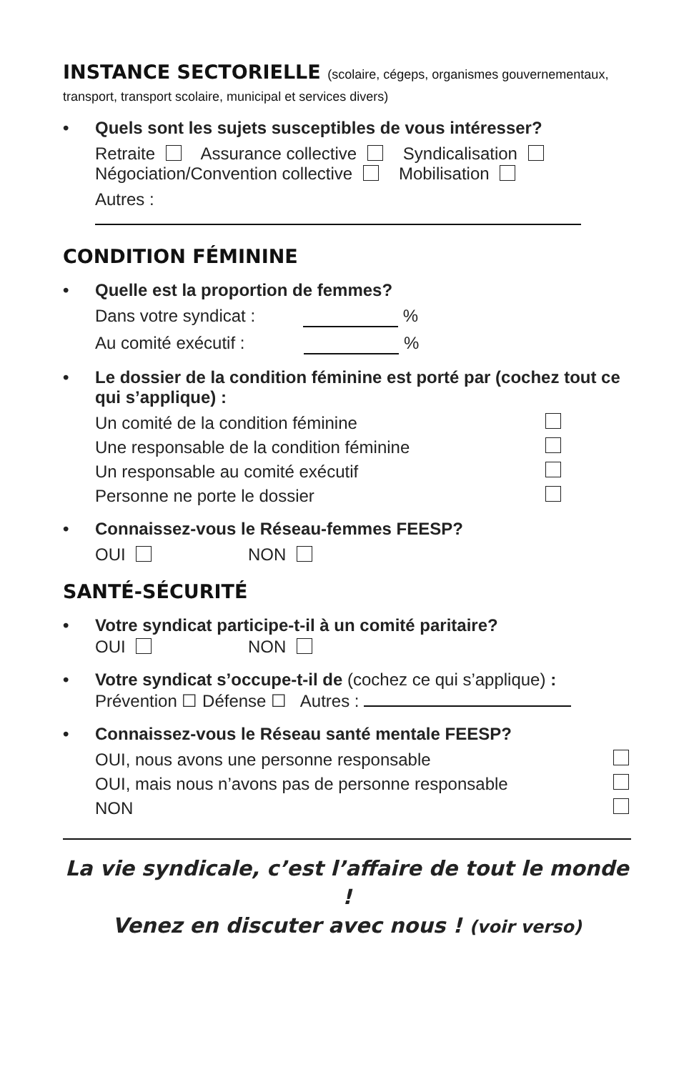INSTANCE SECTORIELLE (scolaire, cégeps, organismes gouvernementaux, transport, transport scolaire, municipal et services divers)
• Quels sont les sujets susceptibles de vous intéresser?
Retraite Assurance collective Syndicalisation
Négociation/Convention collective Mobilisation
Autres :
CONDITION FÉMININE
• Quelle est la proportion de femmes?
Dans votre syndicat : %
Au comité exécutif : %
• Le dossier de la condition féminine est porté par (cochez tout ce qui s’applique) :
Un comité de la condition féminine
Une responsable de la condition féminine
Un responsable au comité exécutif
Personne ne porte le dossier
• Connaissez-vous le Réseau-femmes FEESP?
OUI NON
SANTÉ-SÉCURITÉ
• Votre syndicat participe-t-il à un comité paritaire?
OUI NON
• Votre syndicat s’occupe-t-il de (cochez ce qui s’applique) :
Prévention ☐ Défense ☐ Autres :
• Connaissez-vous le Réseau santé mentale FEESP?
OUI, nous avons une personne responsable
OUI, mais nous n’avons pas de personne responsable
NON
La vie syndicale, c’est l’affaire de tout le monde !
Venez en discuter avec nous ! (voir verso)